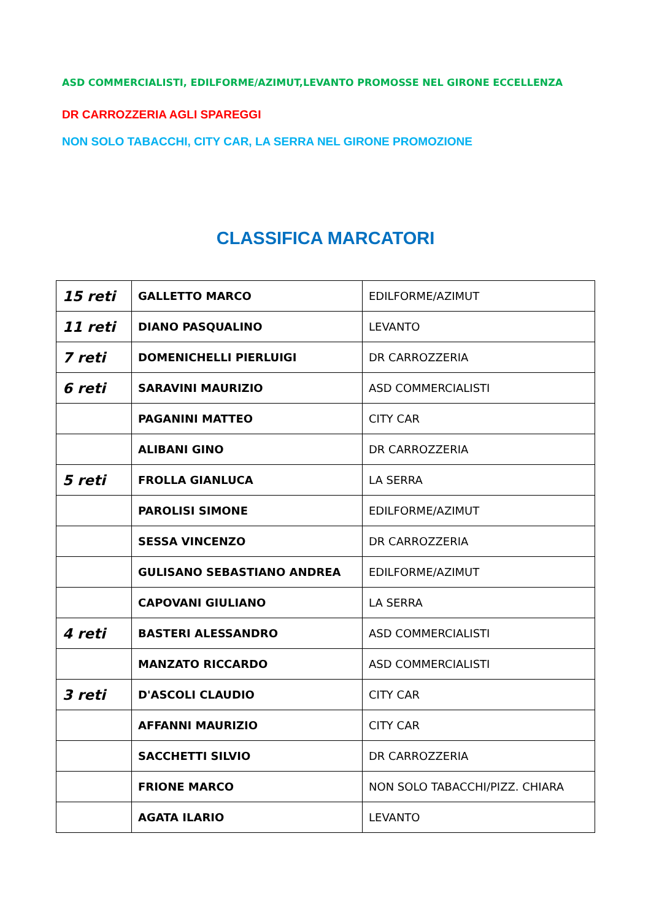ASD COMMERCIALISTI, EDILFORME/AZIMUT,LEVANTO PROMOSSE NEL GIRONE ECCELLENZA
DR CARROZZERIA AGLI SPAREGGI
NON SOLO TABACCHI, CITY CAR, LA SERRA NEL GIRONE PROMOZIONE
CLASSIFICA MARCATORI
| 15 reti | GALLETTO MARCO | EDILFORME/AZIMUT |
| 11 reti | DIANO PASQUALINO | LEVANTO |
| 7 reti | DOMENICHELLI PIERLUIGI | DR CARROZZERIA |
| 6 reti | SARAVINI MAURIZIO | ASD COMMERCIALISTI |
| | PAGANINI MATTEO | CITY CAR |
| | ALIBANI GINO | DR CARROZZERIA |
| 5 reti | FROLLA GIANLUCA | LA SERRA |
| | PAROLISI SIMONE | EDILFORME/AZIMUT |
| | SESSA VINCENZO | DR CARROZZERIA |
| | GULISANO SEBASTIANO ANDREA | EDILFORME/AZIMUT |
| | CAPOVANI GIULIANO | LA SERRA |
| 4 reti | BASTERI ALESSANDRO | ASD COMMERCIALISTI |
| | MANZATO RICCARDO | ASD COMMERCIALISTI |
| 3 reti | D'ASCOLI CLAUDIO | CITY CAR |
| | AFFANNI MAURIZIO | CITY CAR |
| | SACCHETTI SILVIO | DR CARROZZERIA |
| | FRIONE MARCO | NON SOLO TABACCHI/PIZZ. CHIARA |
| | AGATA ILARIO | LEVANTO |